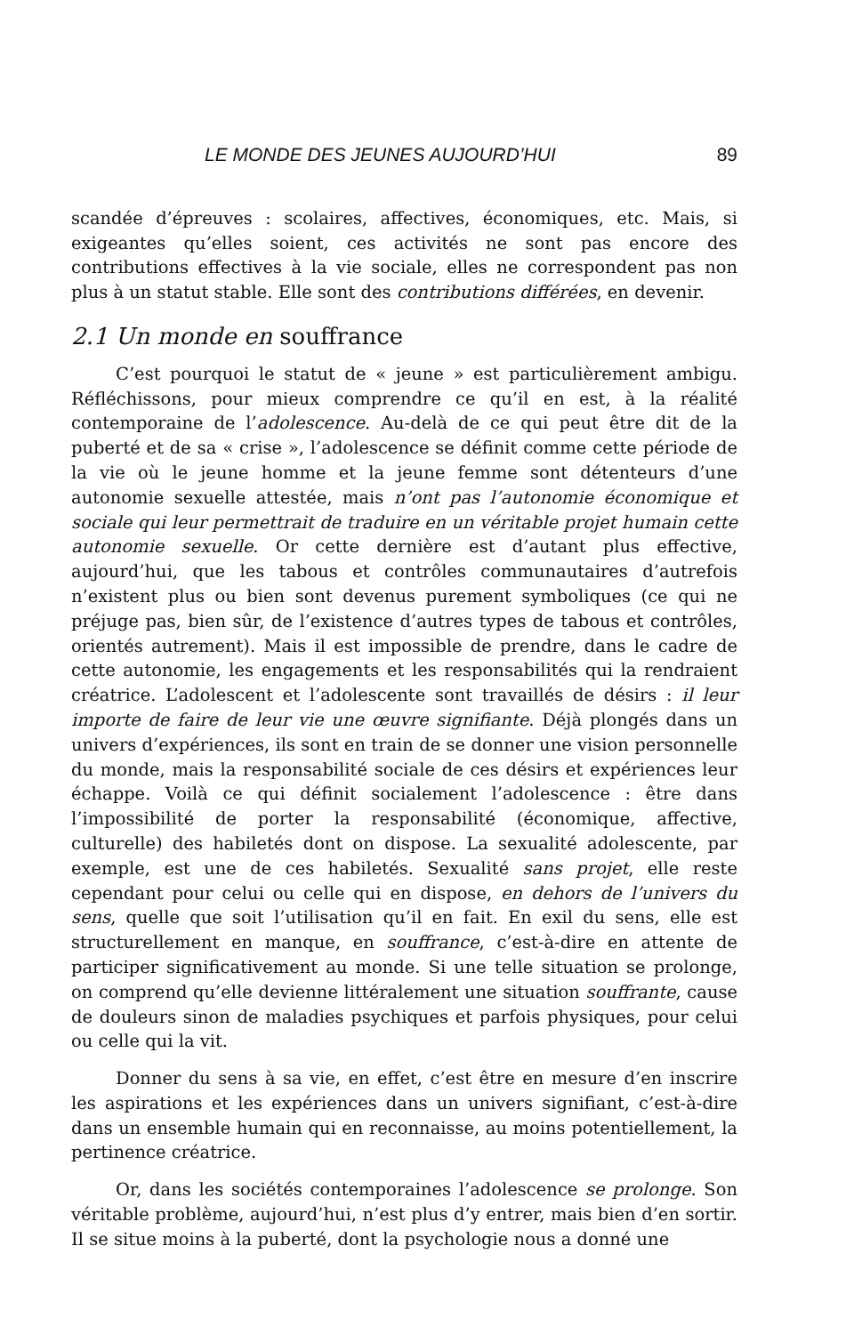LE MONDE DES JEUNES AUJOURD’HUI 89
scandée d’épreuves : scolaires, affectives, économiques, etc. Mais, si exigeantes qu’elles soient, ces activités ne sont pas encore des contributions effectives à la vie sociale, elles ne correspondent pas non plus à un statut stable. Elle sont des contributions différées, en devenir.
2.1 Un monde en souffrance
C’est pourquoi le statut de « jeune » est particulièrement ambigu. Réfléchissons, pour mieux comprendre ce qu’il en est, à la réalité contemporaine de l’adolescence. Au-delà de ce qui peut être dit de la puberté et de sa « crise », l’adolescence se définit comme cette période de la vie où le jeune homme et la jeune femme sont détenteurs d’une autonomie sexuelle attestée, mais n’ont pas l’autonomie économique et sociale qui leur permettrait de traduire en un véritable projet humain cette autonomie sexuelle. Or cette dernière est d’autant plus effective, aujourd’hui, que les tabous et contrôles communautaires d’autrefois n’existent plus ou bien sont devenus purement symboliques (ce qui ne préjuge pas, bien sûr, de l’existence d’autres types de tabous et contrôles, orientés autrement). Mais il est impossible de prendre, dans le cadre de cette autonomie, les engagements et les responsabilités qui la rendraient créatrice. L’adolescent et l’adolescente sont travaillés de désirs : il leur importe de faire de leur vie une œuvre signifiante. Déjà plongés dans un univers d’expériences, ils sont en train de se donner une vision personnelle du monde, mais la responsabilité sociale de ces désirs et expériences leur échappe. Voilà ce qui définit socialement l’adolescence : être dans l’impossibilité de porter la responsabilité (économique, affective, culturelle) des habiletés dont on dispose. La sexualité adolescente, par exemple, est une de ces habiletés. Sexualité sans projet, elle reste cependant pour celui ou celle qui en dispose, en dehors de l’univers du sens, quelle que soit l’utilisation qu’il en fait. En exil du sens, elle est structurellement en manque, en souffrance, c’est-à-dire en attente de participer significativement au monde. Si une telle situation se prolonge, on comprend qu’elle devienne littéralement une situation souffrante, cause de douleurs sinon de maladies psychiques et parfois physiques, pour celui ou celle qui la vit.
Donner du sens à sa vie, en effet, c’est être en mesure d’en inscrire les aspirations et les expériences dans un univers signifiant, c’est-à-dire dans un ensemble humain qui en reconnaisse, au moins potentiellement, la pertinence créatrice.
Or, dans les sociétés contemporaines l’adolescence se prolonge. Son véritable problème, aujourd’hui, n’est plus d’y entrer, mais bien d’en sortir. Il se situe moins à la puberté, dont la psychologie nous a donné une